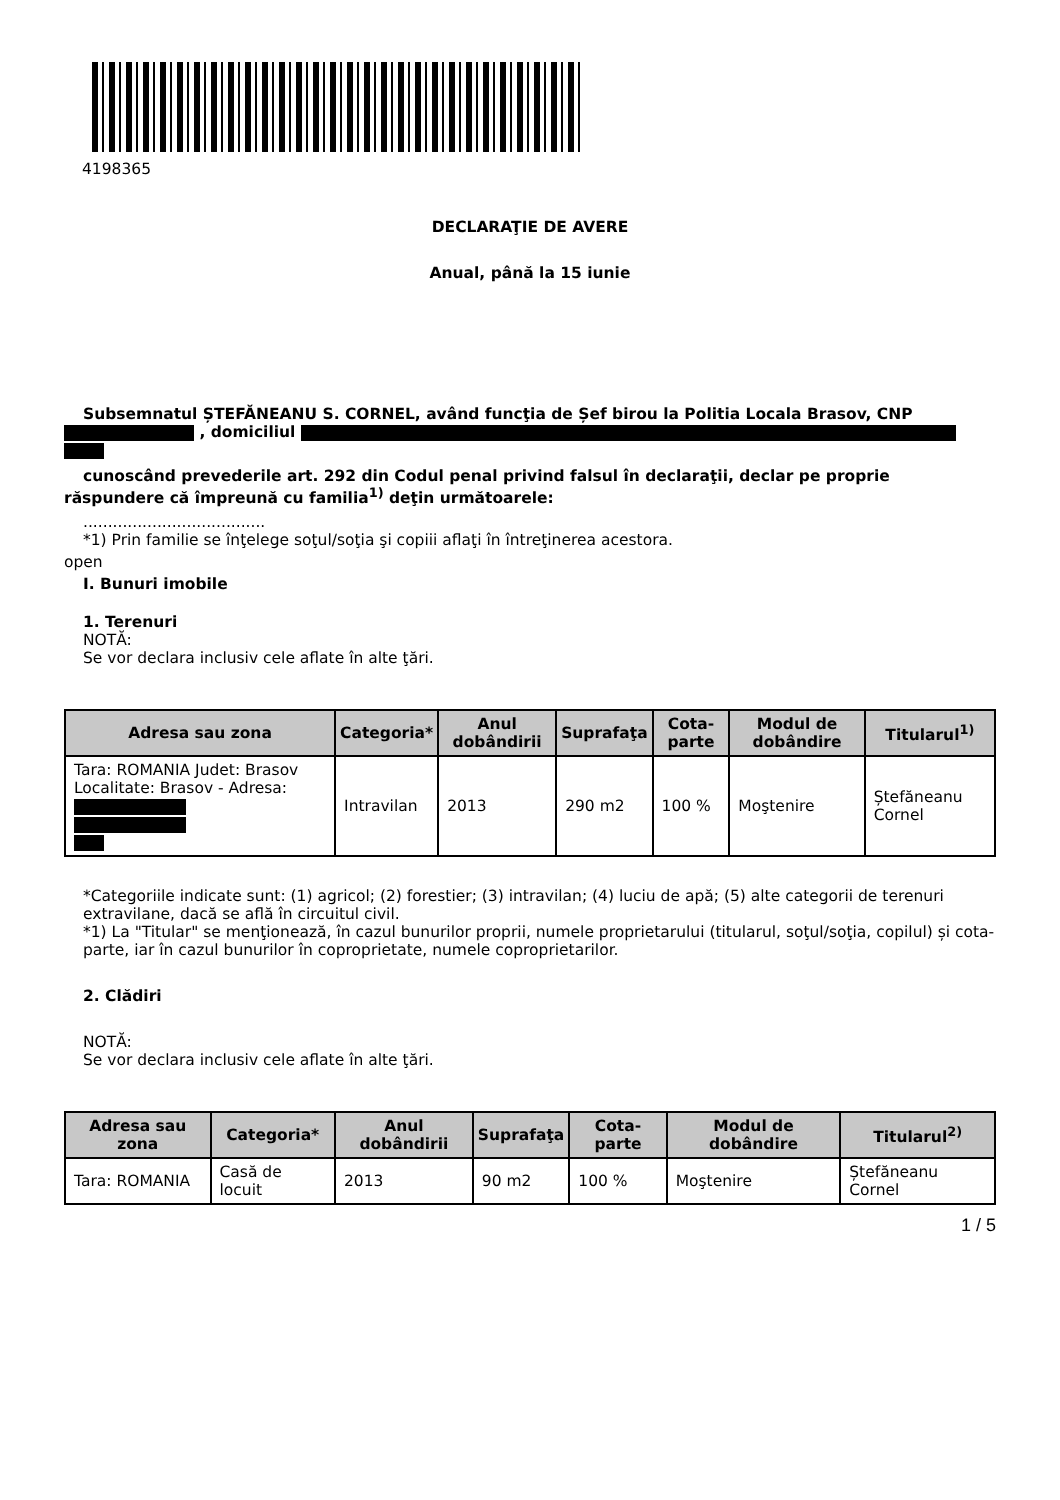4198365
DECLARAŢIE DE AVERE
Anual, până la 15 iunie
Subsemnatul ȘTEFĂNEANU S. CORNEL, având funcţia de Șef birou la Politia Locala Brasov, CNP
, domiciliul
cunoscând prevederile art. 292 din Codul penal privind falsul în declaraţii, declar pe proprie
răspundere că împreună cu familia<sup>1)</sup> deţin următoarele:
.....................................
*1) Prin familie se înţelege soţul/soţia şi copiii aflaţi în întreţinerea acestora.
open
I. Bunuri imobile
1. Terenuri
NOTĂ:
Se vor declara inclusiv cele aflate în alte ţări.
| Adresa sau zona | Categoria* | Anul dobândirii | Suprafaţa | Cota-parte | Modul de dobândire | Titularul<sup>1)</sup> |
| --- | --- | --- | --- | --- | --- | --- |
| Tara: ROMANIA Judet: Brasov Localitate: Brasov - Adresa: | Intravilan | 2013 | 290 m2 | 100 % | Moştenire | Ștefăneanu Cornel |
*Categoriile indicate sunt: (1) agricol; (2) forestier; (3) intravilan; (4) luciu de apă; (5) alte categorii de terenuri extravilane, dacă se află în circuitul civil.
*1) La "Titular" se menţionează, în cazul bunurilor proprii, numele proprietarului (titularul, soţul/soţia, copilul) și cota-parte, iar în cazul bunurilor în coproprietate, numele coproprietarilor.
2. Clădiri
NOTĂ:
Se vor declara inclusiv cele aflate în alte ţări.
| Adresa sau zona | Categoria* | Anul dobândirii | Suprafaţa | Cota-parte | Modul de dobândire | Titularul<sup>2)</sup> |
| --- | --- | --- | --- | --- | --- | --- |
| Tara: ROMANIA | Casă de locuit | 2013 | 90 m2 | 100 % | Moştenire | Ștefăneanu Cornel |
1 / 5